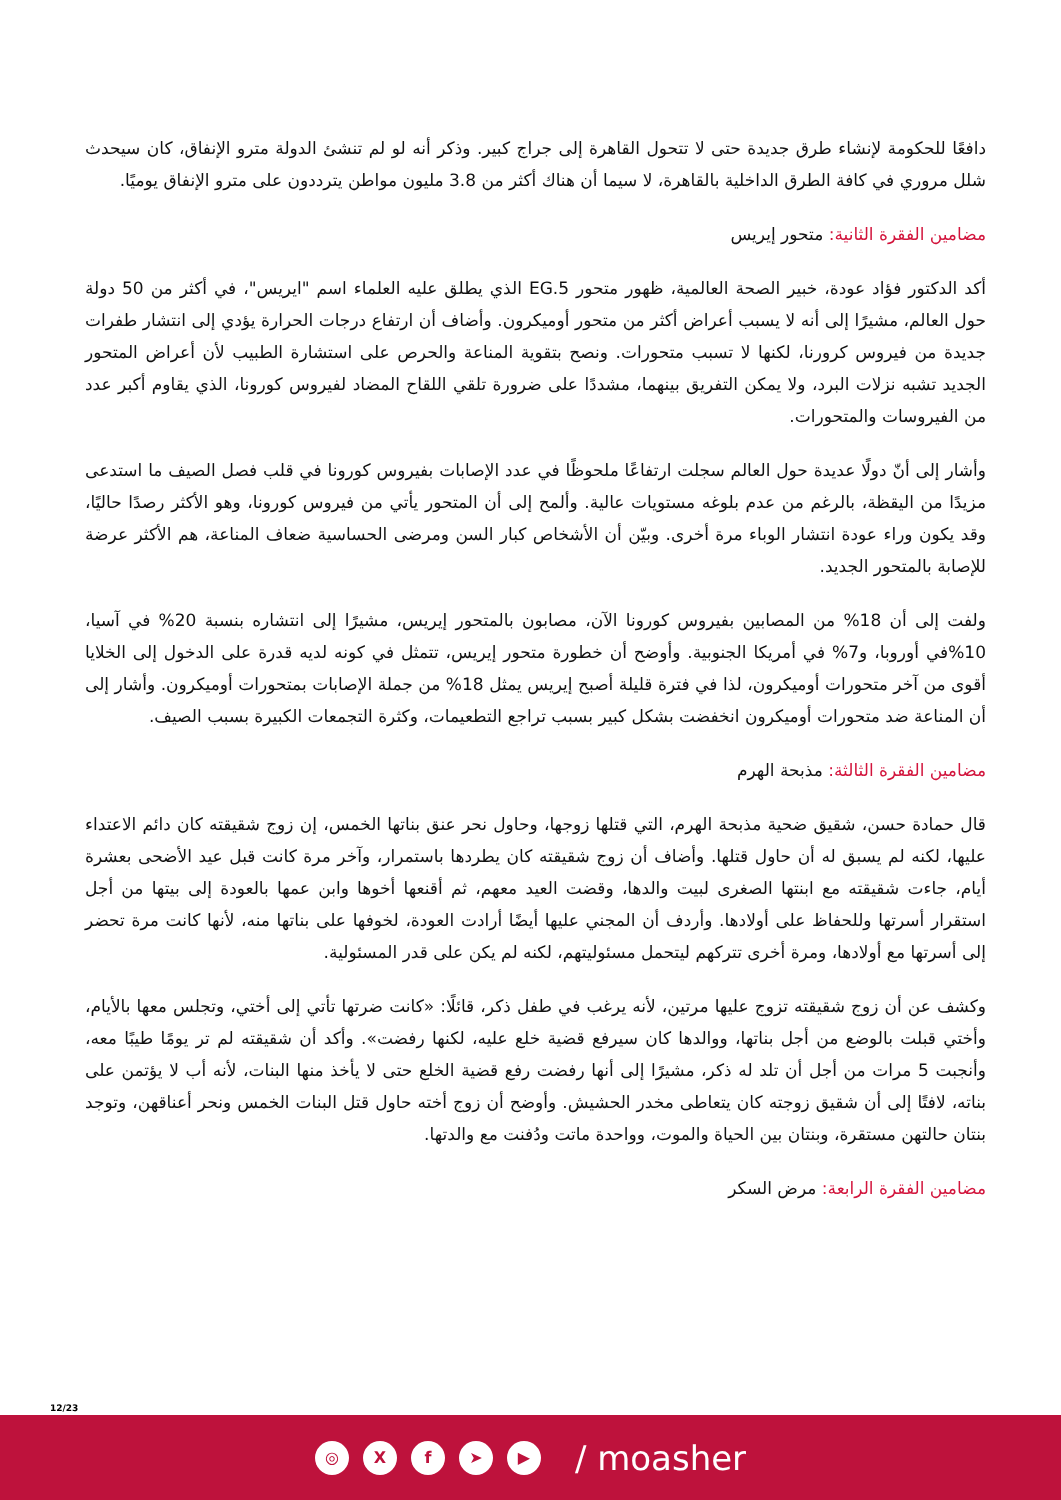دافعًا للحكومة لإنشاء طرق جديدة حتى لا تتحول القاهرة إلى جراج كبير. وذكر أنه لو لم تنشئ الدولة مترو الإنفاق، كان سيحدث شلل مروري في كافة الطرق الداخلية بالقاهرة، لا سيما أن هناك أكثر من 3.8 مليون مواطن يترددون على مترو الإنفاق يوميًا.
مضامين الفقرة الثانية: متحور إيريس
أكد الدكتور فؤاد عودة، خبير الصحة العالمية، ظهور متحور 5.EG الذي يطلق عليه العلماء اسم "ايريس"، في أكثر من 50 دولة حول العالم، مشيرًا إلى أنه لا يسبب أعراض أكثر من متحور أوميكرون. وأضاف أن ارتفاع درجات الحرارة يؤدي إلى انتشار طفرات جديدة من فيروس كرورنا، لكنها لا تسبب متحورات. ونصح بتقوية المناعة والحرص على استشارة الطبيب لأن أعراض المتحور الجديد تشبه نزلات البرد، ولا يمكن التفريق بينهما، مشددًا على ضرورة تلقي اللقاح المضاد لفيروس كورونا، الذي يقاوم أكبر عدد من الفيروسات والمتحورات.
وأشار إلى أنّ دولًا عديدة حول العالم سجلت ارتفاعًا ملحوظًا في عدد الإصابات بفيروس كورونا في قلب فصل الصيف ما استدعى مزيدًا من اليقظة، بالرغم من عدم بلوغه مستويات عالية. وألمح إلى أن المتحور يأتي من فيروس كورونا، وهو الأكثر رصدًا حاليًا، وقد يكون وراء عودة انتشار الوباء مرة أخرى. وبيّن أن الأشخاص كبار السن ومرضى الحساسية ضعاف المناعة، هم الأكثر عرضة للإصابة بالمتحور الجديد.
ولفت إلى أن 18% من المصابين بفيروس كورونا الآن، مصابون بالمتحور إيريس، مشيرًا إلى انتشاره بنسبة 20% في آسيا، 10%في أوروبا، و7% في أمريكا الجنوبية. وأوضح أن خطورة متحور إيريس، تتمثل في كونه لديه قدرة على الدخول إلى الخلايا أقوى من آخر متحورات أوميكرون، لذا في فترة قليلة أصبح إيريس يمثل 18% من جملة الإصابات بمتحورات أوميكرون. وأشار إلى أن المناعة ضد متحورات أوميكرون انخفضت بشكل كبير بسبب تراجع التطعيمات، وكثرة التجمعات الكبيرة بسبب الصيف.
مضامين الفقرة الثالثة: مذبحة الهرم
قال حمادة حسن، شقيق ضحية مذبحة الهرم، التي قتلها زوجها، وحاول نحر عنق بناتها الخمس، إن زوج شقيقته كان دائم الاعتداء عليها، لكنه لم يسبق له أن حاول قتلها. وأضاف أن زوج شقيقته كان يطردها باستمرار، وآخر مرة كانت قبل عيد الأضحى بعشرة أيام، جاءت شقيقته مع ابنتها الصغرى لبيت والدها، وقضت العيد معهم، ثم أقنعها أخوها وابن عمها بالعودة إلى بيتها من أجل استقرار أسرتها وللحفاظ على أولادها. وأردف أن المجني عليها أيضًا أرادت العودة، لخوفها على بناتها منه، لأنها كانت مرة تحضر إلى أسرتها مع أولادها، ومرة أخرى تتركهم ليتحمل مسئوليتهم، لكنه لم يكن على قدر المسئولية.
وكشف عن أن زوج شقيقته تزوج عليها مرتين، لأنه يرغب في طفل ذكر، قائلًا: «كانت ضرتها تأتي إلى أختي، وتجلس معها بالأيام، وأختي قبلت بالوضع من أجل بناتها، ووالدها كان سيرفع قضية خلع عليه، لكنها رفضت». وأكد أن شقيقته لم تر يومًا طيبًا معه، وأنجبت 5 مرات من أجل أن تلد له ذكر، مشيرًا إلى أنها رفضت رفع قضية الخلع حتى لا يأخذ منها البنات، لأنه أب لا يؤتمن على بناته، لافتًا إلى أن شقيق زوجته كان يتعاطى مخدر الحشيش. وأوضح أن زوج أخته حاول قتل البنات الخمس ونحر أعناقهن، وتوجد بنتان حالتهن مستقرة، وبنتان بين الحياة والموت، وواحدة ماتت ودُفنت مع والدتها.
مضامين الفقرة الرابعة: مرض السكر
12/23
◎ X f ➤ ▶
/ moasher